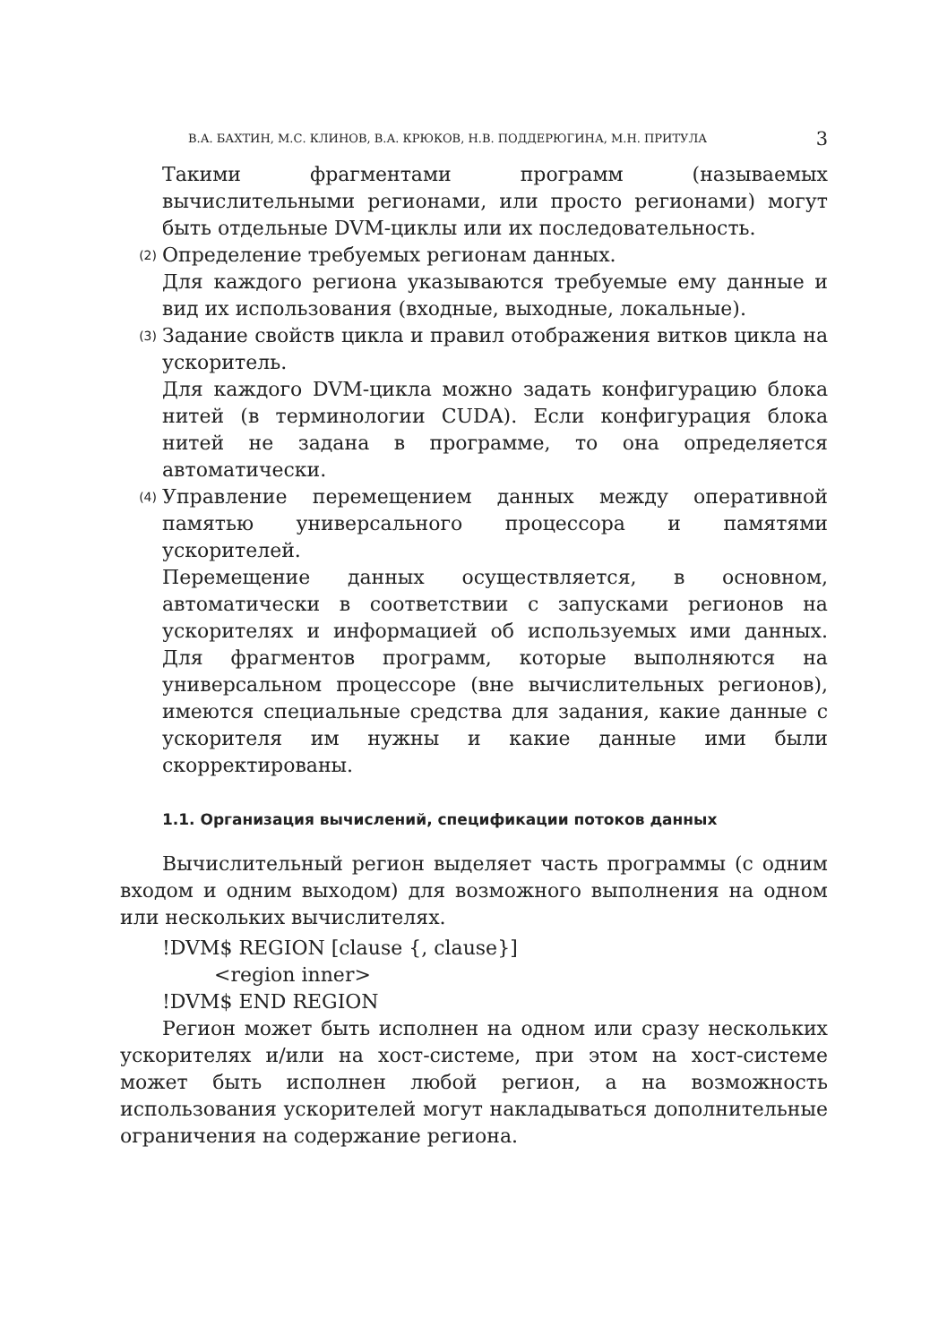В.А. БАХТИН, М.С. КЛИНОВ, В.А. КРЮКОВ, Н.В. ПОДДЕРЮГИНА, М.Н. ПРИТУЛА 3
Такими фрагментами программ (называемых вычислительными регионами, или просто регионами) могут быть отдельные DVM-циклы или их последовательность.
(2)
Определение требуемых регионам данных.
Для каждого региона указываются требуемые ему данные и вид их использования (входные, выходные, локальные).
(3)
Задание свойств цикла и правил отображения витков цикла на ускоритель.
Для каждого DVM-цикла можно задать конфигурацию блока нитей (в терминологии CUDA). Если конфигурация блока нитей не задана в программе, то она определяется автоматически.
(4)
Управление перемещением данных между оперативной памятью универсального процессора и памятями ускорителей.
Перемещение данных осуществляется, в основном, автоматически в соответствии с запусками регионов на ускорителях и информацией об используемых ими данных. Для фрагментов программ, которые выполняются на универсальном процессоре (вне вычислительных регионов), имеются специальные средства для задания, какие данные с ускорителя им нужны и какие данные ими были скорректированы.
1.1. Организация вычислений, спецификации потоков данных
Вычислительный регион выделяет часть программы (с одним входом и одним выходом) для возможного выполнения на одном или нескольких вычислителях.
!DVM$ REGION [clause {, clause}]
<region inner>
!DVM$ END REGION
Регион может быть исполнен на одном или сразу нескольких ускорителях и/или на хост-системе, при этом на хост-системе может быть исполнен любой регион, а на возможность использования ускорителей могут накладываться дополнительные ограничения на содержание региона.